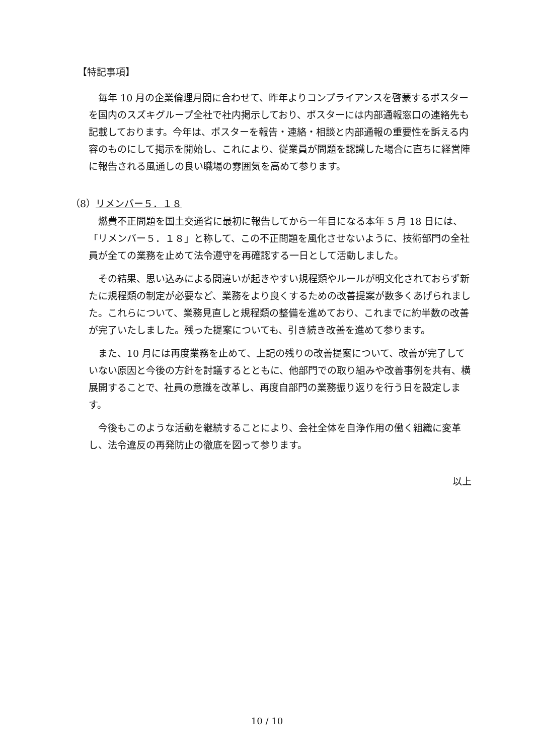【特記事項】
毎年 10 月の企業倫理月間に合わせて、昨年よりコンプライアンスを啓蒙するポスターを国内のスズキグループ全社で社内掲示しており、ポスターには内部通報窓口の連絡先も記載しております。今年は、ポスターを報告・連絡・相談と内部通報の重要性を訴える内容のものにして掲示を開始し、これにより、従業員が問題を認識した場合に直ちに経営陣に報告される風通しの良い職場の雰囲気を高めて参ります。
（8）リメンバー５．１８
燃費不正問題を国土交通省に最初に報告してから一年目になる本年 5 月 18 日には、「リメンバー５．１８」と称して、この不正問題を風化させないように、技術部門の全社員が全ての業務を止めて法令遵守を再確認する一日として活動しました。
その結果、思い込みによる間違いが起きやすい規程類やルールが明文化されておらず新たに規程類の制定が必要など、業務をより良くするための改善提案が数多くあげられました。これらについて、業務見直しと規程類の整備を進めており、これまでに約半数の改善が完了いたしました。残った提案についても、引き続き改善を進めて参ります。
また、10 月には再度業務を止めて、上記の残りの改善提案について、改善が完了していない原因と今後の方針を討議するとともに、他部門での取り組みや改善事例を共有、横展開することで、社員の意識を改革し、再度自部門の業務振り返りを行う日を設定します。
今後もこのような活動を継続することにより、会社全体を自浄作用の働く組織に変革し、法令違反の再発防止の徹底を図って参ります。
以上
10 / 10